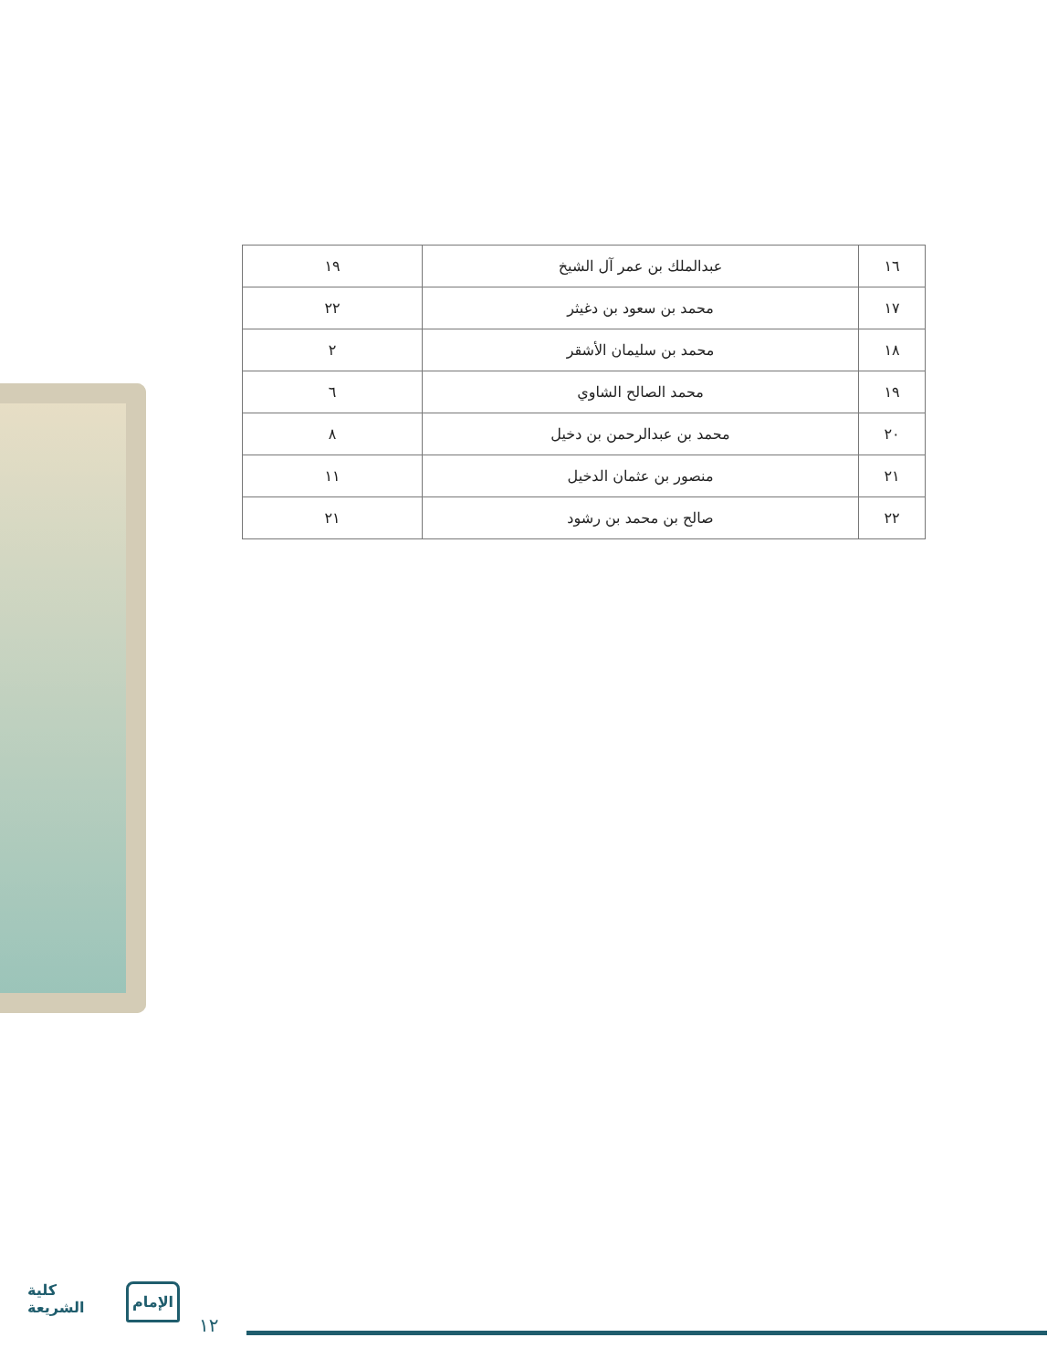| ١٦ | عبدالملك بن عمر آل الشيخ | ١٩ |
| ١٧ | محمد بن سعود بن دغيثر | ٢٢ |
| ١٨ | محمد بن سليمان الأشقر | ٢ |
| ١٩ | محمد الصالح الشاوي | ٦ |
| ٢٠ | محمد بن عبدالرحمن بن دخيل | ٨ |
| ٢١ | منصور بن عثمان الدخيل | ١١ |
| ٢٢ | صالح بن محمد بن رشود | ٢١ |
كلية
الشريعة
الإمام
١٢